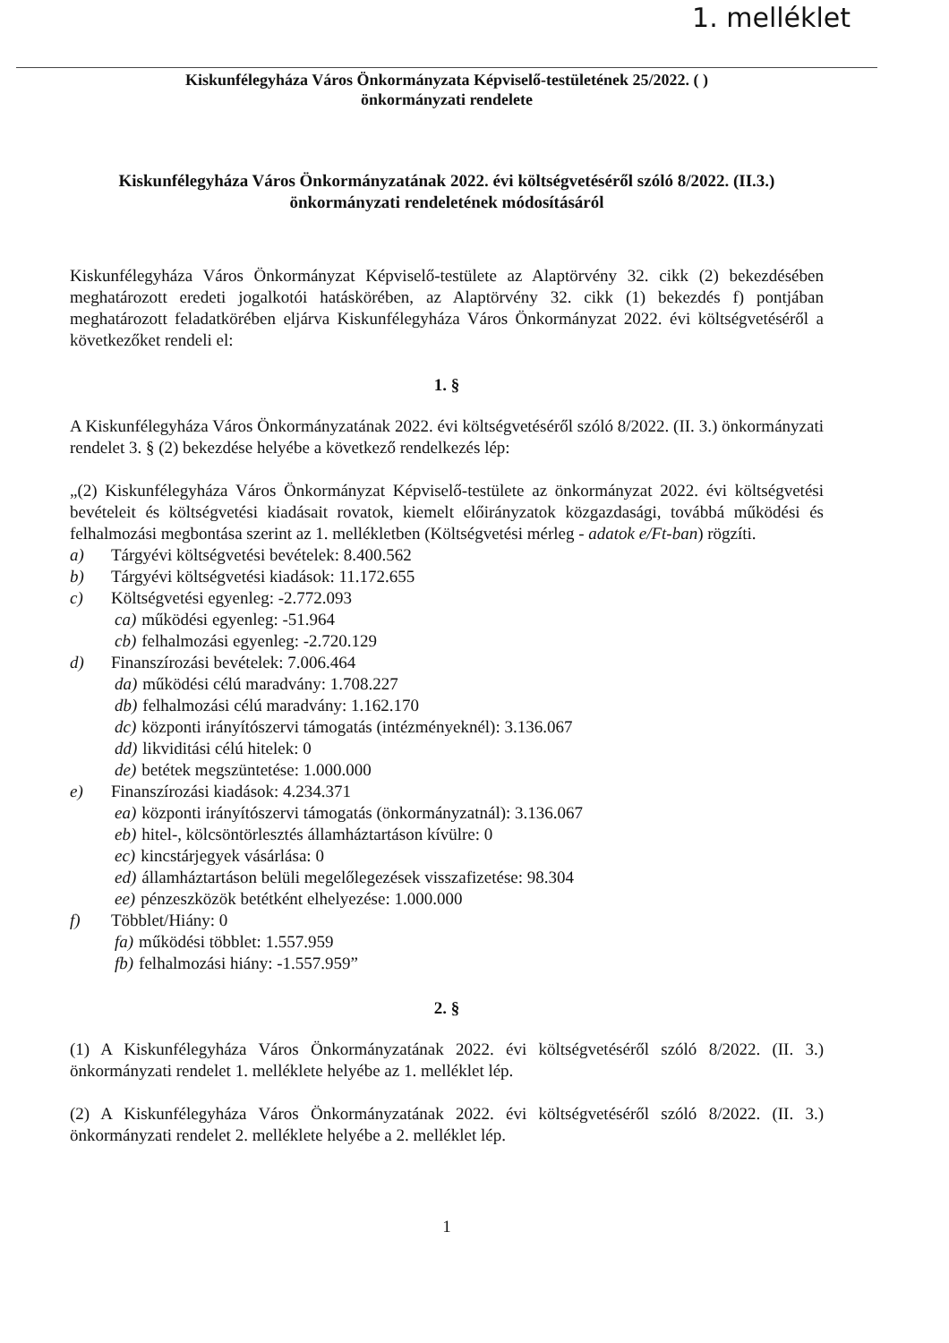1. melléklet
Kiskunfélegyháza Város Önkormányzata Képviselő-testületének 25/2022. ( )
önkormányzati rendelete
Kiskunfélegyháza Város Önkormányzatának 2022. évi költségvetéséről szóló 8/2022. (II.3.)
önkormányzati rendeletének módosításáról
Kiskunfélegyháza Város Önkormányzat Képviselő-testülete az Alaptörvény 32. cikk (2) bekezdésében meghatározott eredeti jogalkotói hatáskörében, az Alaptörvény 32. cikk (1) bekezdés f) pontjában meghatározott feladatkörében eljárva Kiskunfélegyháza Város Önkormányzat 2022. évi költségvetéséről a következőket rendeli el:
1. §
A Kiskunfélegyháza Város Önkormányzatának 2022. évi költségvetéséről szóló 8/2022. (II. 3.) önkormányzati rendelet 3. § (2) bekezdése helyébe a következő rendelkezés lép:
„(2) Kiskunfélegyháza Város Önkormányzat Képviselő-testülete az önkormányzat 2022. évi költségvetési bevételeit és költségvetési kiadásait rovatok, kiemelt előirányzatok közgazdasági, továbbá működési és felhalmozási megbontása szerint az 1. mellékletben (Költségvetési mérleg - adatok e/Ft-ban) rögzíti.
a) Tárgyévi költségvetési bevételek: 8.400.562
b) Tárgyévi költségvetési kiadások: 11.172.655
c) Költségvetési egyenleg: -2.772.093
ca) működési egyenleg: -51.964
cb) felhalmozási egyenleg: -2.720.129
d) Finanszírozási bevételek: 7.006.464
da) működési célú maradvány: 1.708.227
db) felhalmozási célú maradvány: 1.162.170
dc) központi irányítószervi támogatás (intézményeknél): 3.136.067
dd) likviditási célú hitelek: 0
de) betétek megszüntetése: 1.000.000
e) Finanszírozási kiadások: 4.234.371
ea) központi irányítószervi támogatás (önkormányzatnál): 3.136.067
eb) hitel-, kölcsöntörlesztés államháztartáson kívülre: 0
ec) kincstárjegyek vásárlása: 0
ed) államháztartáson belüli megelőlegezések visszafizetése: 98.304
ee) pénzeszközök betétként elhelyezése: 1.000.000
f) Többlet/Hiány: 0
fa) működési többlet: 1.557.959
fb) felhalmozási hiány: -1.557.959”
2. §
(1) A Kiskunfélegyháza Város Önkormányzatának 2022. évi költségvetéséről szóló 8/2022. (II. 3.) önkormányzati rendelet 1. melléklete helyébe az 1. melléklet lép.
(2) A Kiskunfélegyháza Város Önkormányzatának 2022. évi költségvetéséről szóló 8/2022. (II. 3.) önkormányzati rendelet 2. melléklete helyébe a 2. melléklet lép.
1